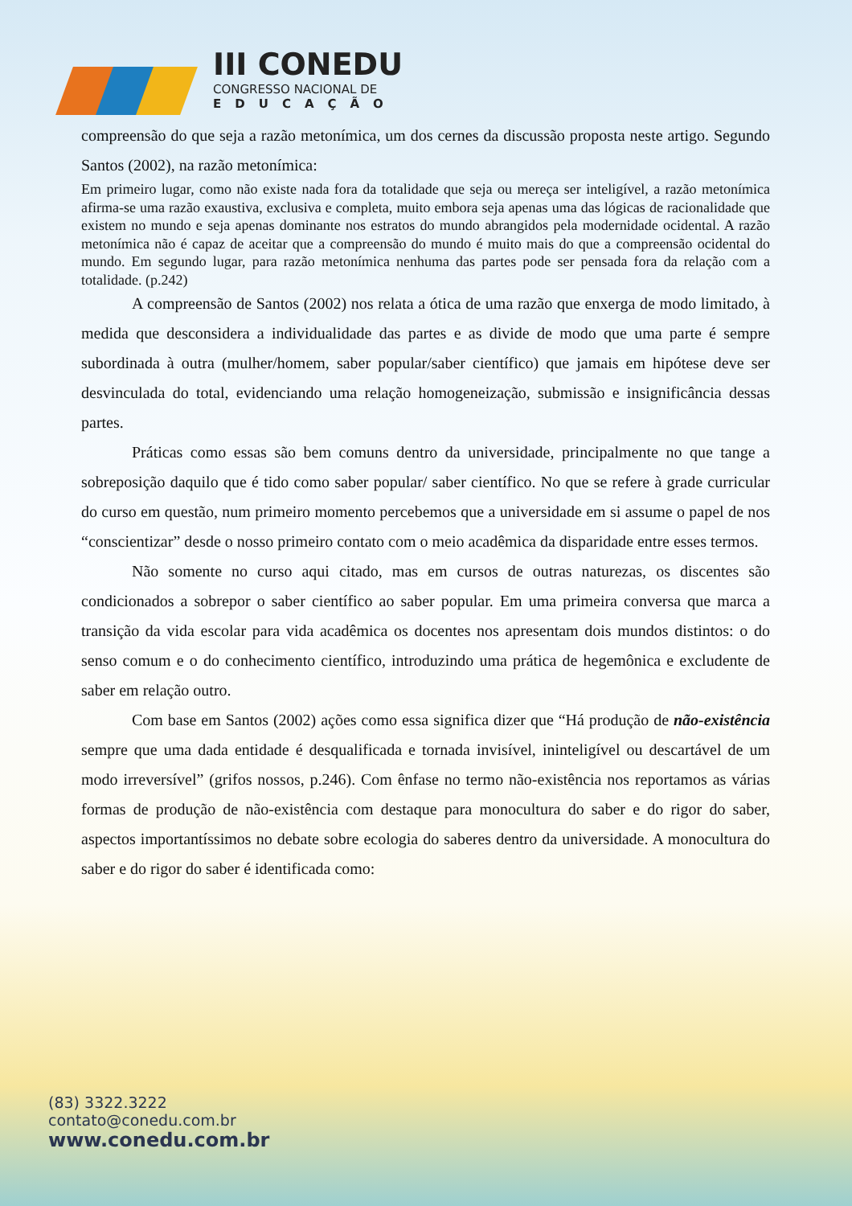III CONEDU
CONGRESSO NACIONAL DE
EDUCAÇÃO
compreensão do que seja a razão metonímica, um dos cernes da discussão proposta neste artigo. Segundo Santos (2002), na razão metonímica:
Em primeiro lugar, como não existe nada fora da totalidade que seja ou mereça ser inteligível, a razão metonímica afirma-se uma razão exaustiva, exclusiva e completa, muito embora seja apenas uma das lógicas de racionalidade que existem no mundo e seja apenas dominante nos estratos do mundo abrangidos pela modernidade ocidental. A razão metonímica não é capaz de aceitar que a compreensão do mundo é muito mais do que a compreensão ocidental do mundo. Em segundo lugar, para razão metonímica nenhuma das partes pode ser pensada fora da relação com a totalidade. (p.242)
A compreensão de Santos (2002) nos relata a ótica de uma razão que enxerga de modo limitado, à medida que desconsidera a individualidade das partes e as divide de modo que uma parte é sempre subordinada à outra (mulher/homem, saber popular/saber científico) que jamais em hipótese deve ser desvinculada do total, evidenciando uma relação homogeneização, submissão e insignificância dessas partes.
Práticas como essas são bem comuns dentro da universidade, principalmente no que tange a sobreposição daquilo que é tido como saber popular/ saber científico. No que se refere à grade curricular do curso em questão, num primeiro momento percebemos que a universidade em si assume o papel de nos “conscientizar” desde o nosso primeiro contato com o meio acadêmica da disparidade entre esses termos.
Não somente no curso aqui citado, mas em cursos de outras naturezas, os discentes são condicionados a sobrepor o saber científico ao saber popular. Em uma primeira conversa que marca a transição da vida escolar para vida acadêmica os docentes nos apresentam dois mundos distintos: o do senso comum e o do conhecimento científico, introduzindo uma prática de hegemônica e excludente de saber em relação outro.
Com base em Santos (2002) ações como essa significa dizer que “Há produção de não-existência sempre que uma dada entidade é desqualificada e tornada invisível, ininteligível ou descartável de um modo irreversível” (grifos nossos, p.246). Com ênfase no termo não-existência nos reportamos as várias formas de produção de não-existência com destaque para monocultura do saber e do rigor do saber, aspectos importantíssimos no debate sobre ecologia do saberes dentro da universidade. A monocultura do saber e do rigor do saber é identificada como:
(83) 3322.3222
contato@conedu.com.br
www.conedu.com.br